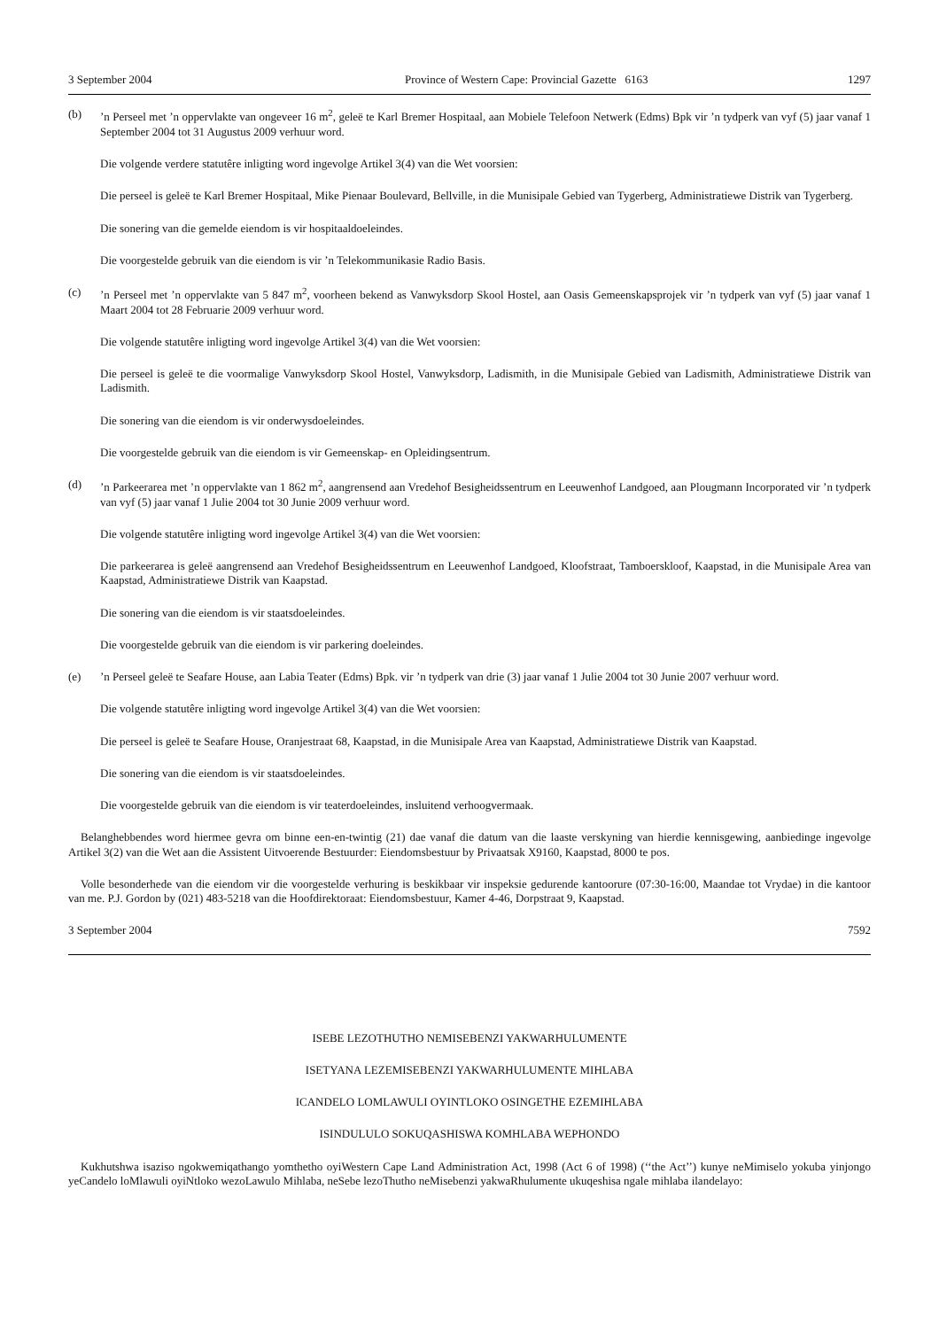3 September 2004 Province of Western Cape: Provincial Gazette 6163 1297
(b)’n Perseel met ’n oppervlakte van ongeveer 16 m<sup>2</sup>, geleë te Karl Bremer Hospitaal, aan Mobiele Telefoon Netwerk (Edms) Bpk vir ’n tydperk van vyf (5) jaar vanaf 1 September 2004 tot 31 Augustus 2009 verhuur word.
Die volgende verdere statutêre inligting word ingevolge Artikel 3(4) van die Wet voorsien:
Die perseel is geleë te Karl Bremer Hospitaal, Mike Pienaar Boulevard, Bellville, in die Munisipale Gebied van Tygerberg, Administratiewe Distrik van Tygerberg.
Die sonering van die gemelde eiendom is vir hospitaaldoeleindes.
Die voorgestelde gebruik van die eiendom is vir ’n Telekommunikasie Radio Basis.
(c)’n Perseel met ’n oppervlakte van 5 847 m<sup>2</sup>, voorheen bekend as Vanwyksdorp Skool Hostel, aan Oasis Gemeenskapsprojek vir ’n tydperk van vyf (5) jaar vanaf 1 Maart 2004 tot 28 Februarie 2009 verhuur word.
Die volgende statutêre inligting word ingevolge Artikel 3(4) van die Wet voorsien:
Die perseel is geleë te die voormalige Vanwyksdorp Skool Hostel, Vanwyksdorp, Ladismith, in die Munisipale Gebied van Ladismith, Administratiewe Distrik van Ladismith.
Die sonering van die eiendom is vir onderwysdoeleindes.
Die voorgestelde gebruik van die eiendom is vir Gemeenskap- en Opleidingsentrum.
(d)’n Parkeerarea met ’n oppervlakte van 1 862 m<sup>2</sup>, aangrensend aan Vredehof Besigheidssentrum en Leeuwenhof Landgoed, aan Plougmann Incorporated vir ’n tydperk van vyf (5) jaar vanaf 1 Julie 2004 tot 30 Junie 2009 verhuur word.
Die volgende statutêre inligting word ingevolge Artikel 3(4) van die Wet voorsien:
Die parkeerarea is geleë aangrensend aan Vredehof Besigheidssentrum en Leeuwenhof Landgoed, Kloofstraat, Tamboerskloof, Kaapstad, in die Munisipale Area van Kaapstad, Administratiewe Distrik van Kaapstad.
Die sonering van die eiendom is vir staatsdoeleindes.
Die voorgestelde gebruik van die eiendom is vir parkering doeleindes.
(e)’n Perseel geleë te Seafare House, aan Labia Teater (Edms) Bpk. vir ’n tydperk van drie (3) jaar vanaf 1 Julie 2004 tot 30 Junie 2007 verhuur word.
Die volgende statutêre inligting word ingevolge Artikel 3(4) van die Wet voorsien:
Die perseel is geleë te Seafare House, Oranjestraat 68, Kaapstad, in die Munisipale Area van Kaapstad, Administratiewe Distrik van Kaapstad.
Die sonering van die eiendom is vir staatsdoeleindes.
Die voorgestelde gebruik van die eiendom is vir teaterdoeleindes, insluitend verhoogvermaak.
Belanghebbendes word hiermee gevra om binne een-en-twintig (21) dae vanaf die datum van die laaste verskyning van hierdie kennisgewing, aanbiedinge ingevolge Artikel 3(2) van die Wet aan die Assistent Uitvoerende Bestuurder: Eiendomsbestuur by Privaatsak X9160, Kaapstad, 8000 te pos.
Volle besonderhede van die eiendom vir die voorgestelde verhuring is beskikbaar vir inspeksie gedurende kantoorure (07:30-16:00, Maandae tot Vrydae) in die kantoor van me. P.J. Gordon by (021) 483-5218 van die Hoofdirektoraat: Eiendomsbestuur, Kamer 4-46, Dorpstraat 9, Kaapstad.
3 September 2004 7592
ISEBE LEZOTHUTHO NEMISEBENZI YAKWARHULUMENTE
ISETYANA LEZEMISEBENZI YAKWARHULUMENTE MIHLABA
ICANDELO LOMLAWULI OYINTLOKO OSINGETHE EZEMIHLABA
ISINDULULO SOKUQASHISWA KOMHLABA WEPHONDO
Kukhutshwa isaziso ngokwemiqathango yomthetho oyiWestern Cape Land Administration Act, 1998 (Act 6 of 1998) (‘‘the Act’’) kunye neMimiselo yokuba yinjongo yeCandelo loMlawuli oyiNtloko wezoLawulo Mihlaba, neSebe lezoThutho neMisebenzi yakwaRhulumente ukuqeshisa ngale mihlaba ilandelayo: